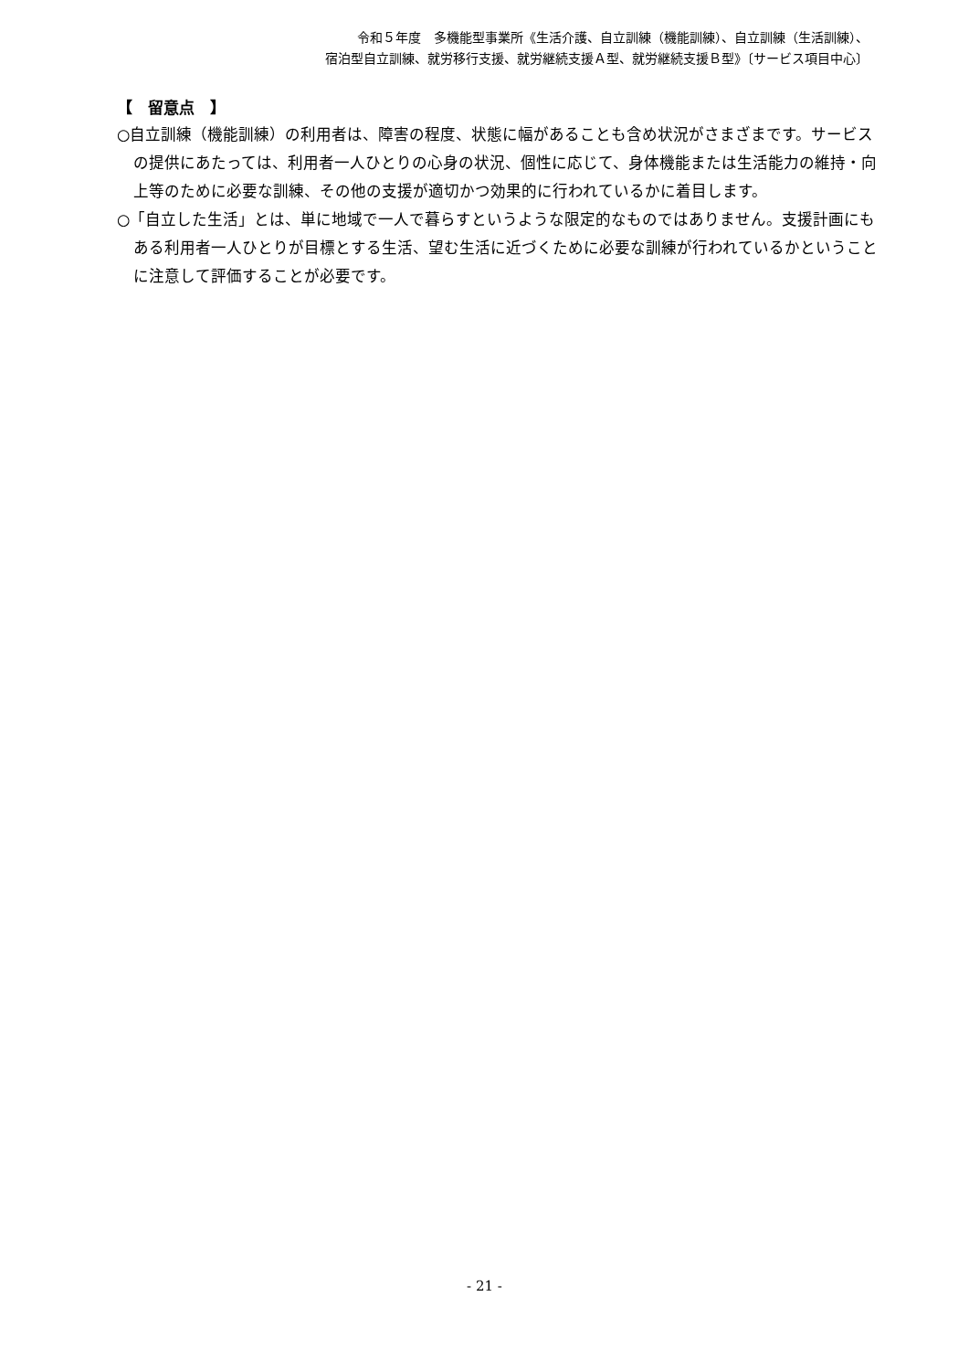令和５年度　多機能型事業所《生活介護、自立訓練（機能訓練）、自立訓練（生活訓練）、
宿泊型自立訓練、就労移行支援、就労継続支援Ａ型、就労継続支援Ｂ型》〔サービス項目中心〕
【　留意点　】
○自立訓練（機能訓練）の利用者は、障害の程度、状態に幅があることも含め状況がさまざまです。サービスの提供にあたっては、利用者一人ひとりの心身の状況、個性に応じて、身体機能または生活能力の維持・向上等のために必要な訓練、その他の支援が適切かつ効果的に行われているかに着目します。
○「自立した生活」とは、単に地域で一人で暮らすというような限定的なものではありません。支援計画にもある利用者一人ひとりが目標とする生活、望む生活に近づくために必要な訓練が行われているかということに注意して評価することが必要です。
- 21 -